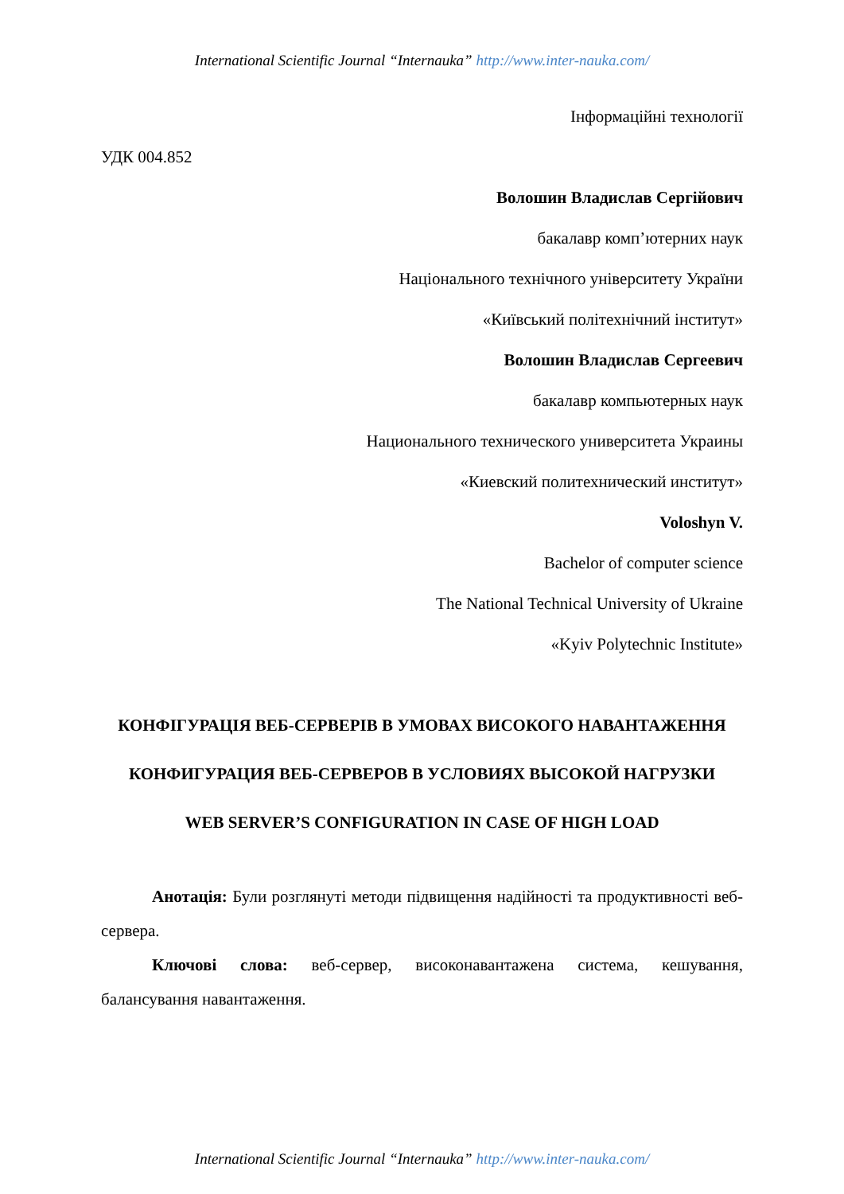International Scientific Journal “Internauka” http://www.inter-nauka.com/
Інформаційні технології
УДК 004.852
Волошин Владислав Сергійович
бакалавр комп’ютерних наук
Національного технічного університету України
«Київський політехнічний інститут»
Волошин Владислав Сергеевич
бакалавр компьютерных наук
Национального технического университета Украины
«Киевский политехнический институт»
Voloshyn V.
Bachelor of computer science
The National Technical University of Ukraine
«Kyiv Polytechnic Institute»
КОНФІГУРАЦІЯ ВЕБ-СЕРВЕРІВ В УМОВАХ ВИСОКОГО НАВАНТАЖЕННЯ
КОНФИГУРАЦИЯ ВЕБ-СЕРВЕРОВ В УСЛОВИЯХ ВЫСОКОЙ НАГРУЗКИ
WEB SERVER’S CONFIGURATION IN CASE OF HIGH LOAD
Анотація: Були розглянуті методи підвищення надійності та продуктивності веб-сервера.
Ключові слова: веб-сервер, високонавантажена система, кешування, балансування навантаження.
International Scientific Journal “Internauka” http://www.inter-nauka.com/